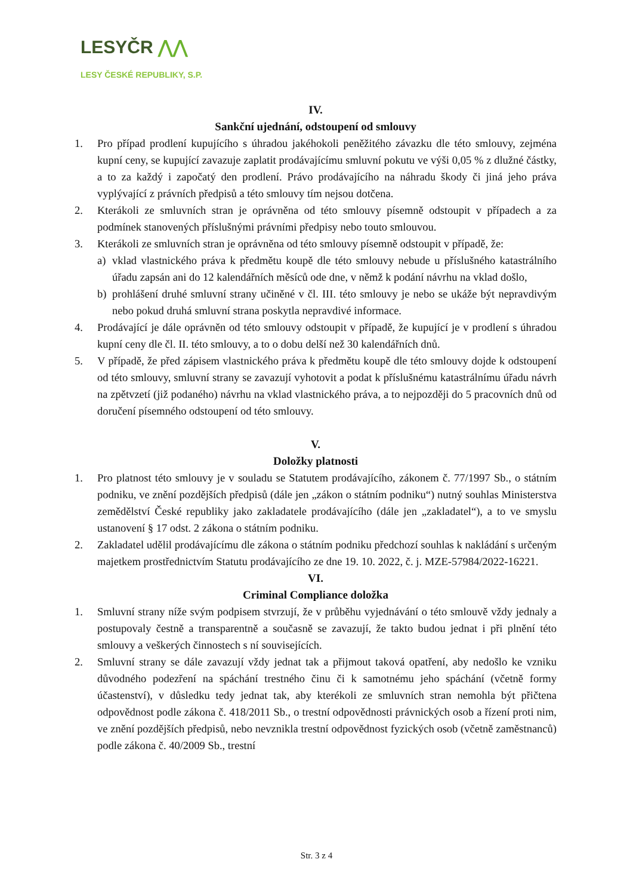LESYČR ⋀⋀
LESY ČESKÉ REPUBLIKY, S.P.
IV.
Sankční ujednání, odstoupení od smlouvy
1. Pro případ prodlení kupujícího s úhradou jakéhokoli peněžitého závazku dle této smlouvy, zejména kupní ceny, se kupující zavazuje zaplatit prodávajícímu smluvní pokutu ve výši 0,05 % z dlužné částky, a to za každý i započatý den prodlení. Právo prodávajícího na náhradu škody či jiná jeho práva vyplývající z právních předpisů a této smlouvy tím nejsou dotčena.
2. Kterákoli ze smluvních stran je oprávněna od této smlouvy písemně odstoupit v případech a za podmínek stanovených příslušnými právními předpisy nebo touto smlouvou.
3. Kterákoli ze smluvních stran je oprávněna od této smlouvy písemně odstoupit v případě, že:
a) vklad vlastnického práva k předmětu koupě dle této smlouvy nebude u příslušného katastrálního úřadu zapsán ani do 12 kalendářních měsíců ode dne, v němž k podání návrhu na vklad došlo,
b) prohlášení druhé smluvní strany učiněné v čl. III. této smlouvy je nebo se ukáže být nepravdivým nebo pokud druhá smluvní strana poskytla nepravdivé informace.
4. Prodávající je dále oprávněn od této smlouvy odstoupit v případě, že kupující je v prodlení s úhradou kupní ceny dle čl. II. této smlouvy, a to o dobu delší než 30 kalendářních dnů.
5. V případě, že před zápisem vlastnického práva k předmětu koupě dle této smlouvy dojde k odstoupení od této smlouvy, smluvní strany se zavazují vyhotovit a podat k příslušnému katastrálnímu úřadu návrh na zpětvzetí (již podaného) návrhu na vklad vlastnického práva, a to nejpozději do 5 pracovních dnů od doručení písemného odstoupení od této smlouvy.
V.
Doložky platnosti
1. Pro platnost této smlouvy je v souladu se Statutem prodávajícího, zákonem č. 77/1997 Sb., o státním podniku, ve znění pozdějších předpisů (dále jen „zákon o státním podniku“) nutný souhlas Ministerstva zemědělství České republiky jako zakladatele prodávajícího (dále jen „zakladatel“), a to ve smyslu ustanovení § 17 odst. 2 zákona o státním podniku.
2. Zakladatel udělil prodávajícímu dle zákona o státním podniku předchozí souhlas k nakládání s určeným majetkem prostřednictvím Statutu prodávajícího ze dne 19. 10. 2022, č. j. MZE-57984/2022-16221.
VI.
Criminal Compliance doložka
1. Smluvní strany níže svým podpisem stvrzují, že v průběhu vyjednávání o této smlouvě vždy jednaly a postupovaly čestně a transparentně a současně se zavazují, že takto budou jednat i při plnění této smlouvy a veškerých činnostech s ní souvisejících.
2. Smluvní strany se dále zavazují vždy jednat tak a přijmout taková opatření, aby nedošlo ke vzniku důvodného podezření na spáchání trestného činu či k samotnému jeho spáchání (včetně formy účastenství), v důsledku tedy jednat tak, aby kterékoli ze smluvních stran nemohla být přičtena odpovědnost podle zákona č. 418/2011 Sb., o trestní odpovědnosti právnických osob a řízení proti nim, ve znění pozdějších předpisů, nebo nevznikla trestní odpovědnost fyzických osob (včetně zaměstnanců) podle zákona č. 40/2009 Sb., trestní
Str. 3 z 4